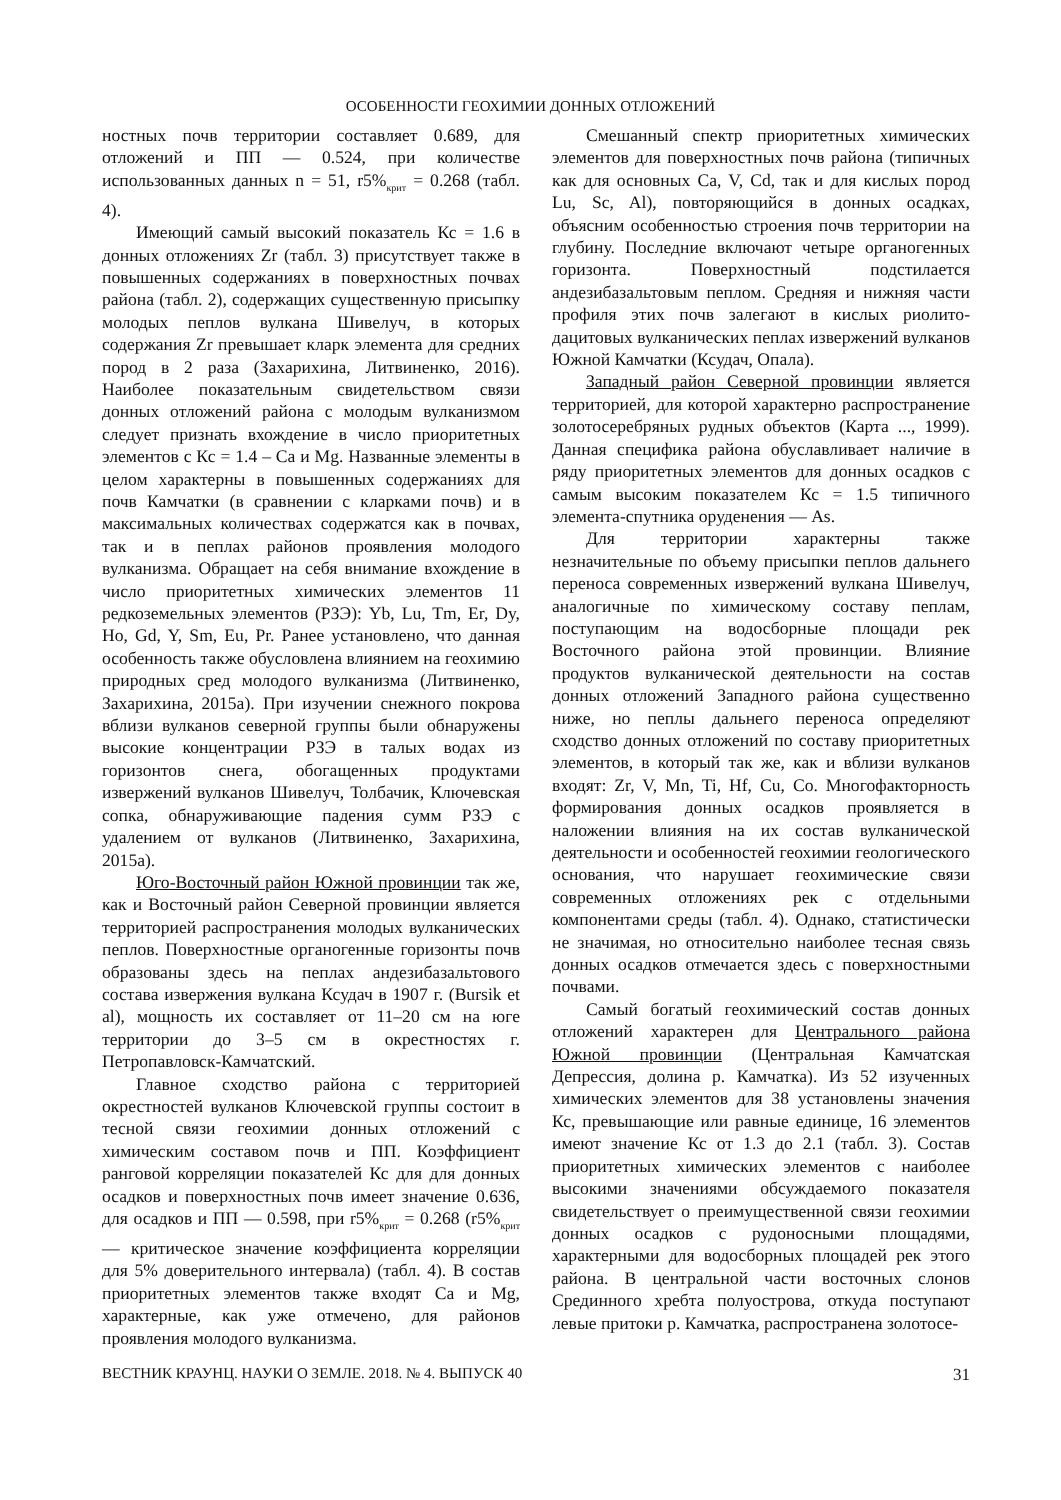ОСОБЕННОСТИ ГЕОХИМИИ ДОННЫХ ОТЛОЖЕНИЙ
ностных почв территории составляет 0.689, для отложений и ПП — 0.524, при количестве использованных данных n = 51, r5%<sub>крит</sub> = 0.268 (табл. 4).
Имеющий самый высокий показатель Кс = 1.6 в донных отложениях Zr (табл. 3) присутствует также в повышенных содержаниях в поверхностных почвах района (табл. 2), содержащих существенную присыпку молодых пеплов вулкана Шивелуч, в которых содержания Zr превышает кларк элемента для средних пород в 2 раза (Захарихина, Литвиненко, 2016). Наиболее показательным свидетельством связи донных отложений района с молодым вулканизмом следует признать вхождение в число приоритетных элементов с Кс = 1.4 – Ca и Mg. Названные элементы в целом характерны в повышенных содержаниях для почв Камчатки (в сравнении с кларками почв) и в максимальных количествах содержатся как в почвах, так и в пеплах районов проявления молодого вулканизма. Обращает на себя внимание вхождение в число приоритетных химических элементов 11 редкоземельных элементов (РЗЭ): Yb, Lu, Tm, Er, Dy, Ho, Gd, Y, Sm, Eu, Pr. Ранее установлено, что данная особенность также обусловлена влиянием на геохимию природных сред молодого вулканизма (Литвиненко, Захарихина, 2015а). При изучении снежного покрова вблизи вулканов северной группы были обнаружены высокие концентрации РЗЭ в талых водах из горизонтов снега, обогащенных продуктами извержений вулканов Шивелуч, Толбачик, Ключевская сопка, обнаруживающие падения сумм РЗЭ с удалением от вулканов (Литвиненко, Захарихина, 2015а).
Юго-Восточный район Южной провинции так же, как и Восточный район Северной провинции является территорией распространения молодых вулканических пеплов. Поверхностные органогенные горизонты почв образованы здесь на пеплах андезибазальтового состава извержения вулкана Ксудач в 1907 г. (Bursik et al), мощность их составляет от 11–20 см на юге территории до 3–5 см в окрестностях г. Петропавловск-Камчатский.
Главное сходство района с территорией окрестностей вулканов Ключевской группы состоит в тесной связи геохимии донных отложений с химическим составом почв и ПП. Коэффициент ранговой корреляции показателей Кс для для донных осадков и поверхностных почв имеет значение 0.636, для осадков и ПП — 0.598, при r5%<sub>крит</sub> = 0.268 (r5%<sub>крит</sub> — критическое значение коэффициента корреляции для 5% доверительного интервала) (табл. 4). В состав приоритетных элементов также входят Ca и Mg, характерные, как уже отмечено, для районов проявления молодого вулканизма.
Смешанный спектр приоритетных химических элементов для поверхностных почв района (типичных как для основных Ca, V, Cd, так и для кислых пород Lu, Sc, Al), повторяющийся в донных осадках, объясним особенностью строения почв территории на глубину. Последние включают четыре органогенных горизонта. Поверхностный подстилается андезибазальтовым пеплом. Средняя и нижняя части профиля этих почв залегают в кислых риолито-дацитовых вулканических пеплах извержений вулканов Южной Камчатки (Ксудач, Опала).
Западный район Северной провинции является территорией, для которой характерно распространение золотосеребряных рудных объектов (Карта ..., 1999). Данная специфика района обуславливает наличие в ряду приоритетных элементов для донных осадков с самым высоким показателем Кс = 1.5 типичного элемента-спутника оруденения — As.
Для территории характерны также незначительные по объему присыпки пеплов дальнего переноса современных извержений вулкана Шивелуч, аналогичные по химическому составу пеплам, поступающим на водосборные площади рек Восточного района этой провинции. Влияние продуктов вулканической деятельности на состав донных отложений Западного района существенно ниже, но пеплы дальнего переноса определяют сходство донных отложений по составу приоритетных элементов, в который так же, как и вблизи вулканов входят: Zr, V, Mn, Ti, Hf, Cu, Co. Многофакторность формирования донных осадков проявляется в наложении влияния на их состав вулканической деятельности и особенностей геохимии геологического основания, что нарушает геохимические связи современных отложениях рек с отдельными компонентами среды (табл. 4). Однако, статистически не значимая, но относительно наиболее тесная связь донных осадков отмечается здесь с поверхностными почвами.
Самый богатый геохимический состав донных отложений характерен для Центрального района Южной провинции (Центральная Камчатская Депрессия, долина р. Камчатка). Из 52 изученных химических элементов для 38 установлены значения Кс, превышающие или равные единице, 16 элементов имеют значение Кс от 1.3 до 2.1 (табл. 3). Состав приоритетных химических элементов с наиболее высокими значениями обсуждаемого показателя свидетельствует о преимущественной связи геохимии донных осадков с рудоносными площадями, характерными для водосборных площадей рек этого района. В центральной части восточных слонов Срединного хребта полуострова, откуда поступают левые притоки р. Камчатка, распространена золотосе-
ВЕСТНИК КРАУНЦ. НАУКИ О ЗЕМЛЕ. 2018. № 4. ВЫПУСК 40 31